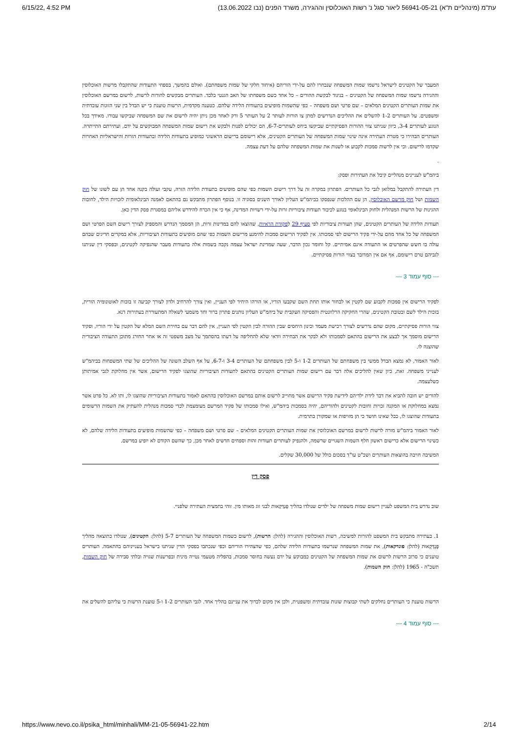6/15/22, 4:52 PM (עת"מ (מינהליים ת"א) 56941-05-21 ליאור סגל נ' רשות האוכלוסין וההגירה, משרד הפנים (נבו 13.06.2022
המעבר של הקטינים לישראל נרשמו שמות המשפחה שנבחרו להם על-ידי הוריהם (איחוד חלקי של שמות משפחתם). ואולם בהמשך, בספחי התעודות שהתקבלו מרשות האוכלוסין וההגירה נרשמו שמות המשפחה של הקטינים – בניגוד לבקשת ההורים – כל אחד כשם משפחתו של האב הגנטי בלבד. העותרים מבקשים להורות לרשות, לרשום במרשם האוכלוסין את שמות העותרים הקטינים המלאים – שם פרטי ושם משפחה – כפי שהשמות מופיעים בתעודות הלידה שלהם. כטענה מקדמית, הרשות טוענת כי יש הבדל בין שני הזוגות עובדתית ומשפטים. על העותרים 1-2 להשלים את ההליכים הנדרשים למתן צו הורות לעותר 2 על העותר 5 ורק לאחר מכן ניתן יהיה לרשום את שם המשפחה שביקשו עבורו. מאידך בכל הנוגע לעותרים 3-4, כיוון שניתנו צווי ההורות הפסיקתיים שביקשו ביחס לעותרים-6-7, הם יכולים לפנות ולבקש את רישום שמות המשפחה המבוקשים על ידם, ועתירתם התייתרה. העותרים הבהירו כי מטרת העתירה אינה שינוי שמות המשפחה של העותרים הקטינים, אלא רישומם ברישום הראשוני כמופיע בתעודות הלידה ובתעודות הזרות והישראליות האחרות שקדמו לרישום. וכי אין לרשות סמכות לקבוע או לשנות את שמות המשפחה שלהם על דעת עצמה.
.
ביהמ"ש לעניינים מנהליים קיבל את העתירות ופסק:
דין העתירה להתקבל במלואן לגבי כל העותרים. הפתרון במקרה זה על דרך רישום השמות כפי שהם מופיעים בתעודת הלידה הזרה, עקבי ועולה בקנה אחד הן עם לשונו של חוק השמות ושל חוק מרשם האוכלוסין, הן עם ההלכות שנפסקו בביהמ"ש העליון לאורך השנים בסוגיה זו. בנוסף הפתרון מתבקש גם בהתאם לאמנה הבינלאומית לזכויות הילד, לחובות ההגינות של הרשות המנהלית ולחוק הבינלאומי בנוגע לכיבוד תעודות ציבוריות זרות על-ידי רשויות המדינה, אף כי אין הכרח להידרש אליהם במסגרת פסק הדין כאן.
תעודות הלידה של העותרים הקטינים, שהן תעודות ציבוריות לפי סעיף 29 לפקודת הראיות, שהוצאו להם במדינות זרות, הן המסמך הנדרש והמספיק לצורך רישום השם הפרטי ושם המשפחה של כל אחד מהם על-ידי פקיד הרישום לפי סמכותו. אין לפקיד הרישום סמכות להימנע מרישום השמות כפי שהם מופיעים בתעודות הציבוריות, אלא במקרים חריגים שבהם עולה בו חשש שהפרטים או התעודה אינם אמיתיים. קל וחומר נכון הדבר, שעה שמדינת ישראל עצמה נקבה בשמות אלה בתעודות מעבר שהנפיקה לקטינים, ובפסקי דין שניתנו לגביהם טרם רישומם, אף אם אין המדובר בצווי הורות פסיקתיים.
--- סוף עמוד 3 ---
לפקיד הרישום אין סמכות לקבוע שם לקטין או לבחור אותו תחת השם שקבעו הוריו, או הורהו היחיד לפי העניין, ואין צורך להרחיב ולדון לצורך קביעה זו בזכות לאוטונומיה הורית, בזכות הילד לשם ובטובת הקטינים, שהרי החקיקה הרלוונטית והפסיקה העקבית של ביהמ"ש העליון נותנים פתרון ברור וחד משמעי לשאלה המתעוררת בעתירות דנא.
צווי הורות פסיקתיים, מקום שהם נדרשים לצורך רכישת מעמד וכינון היחסים שבין ההורה לבין הקטין לפי העניין, אין להם דבר עם בחירת השם המלא של הקטין על ידי הוריו, ופקיד הרישום מוסמך אך לבצע את הרישום בהתאם לסמכותו ולא לבקר את הבחירה וודאי שלא להחליפה על דעתו בהסתמך על מצב משפטי זה או אחר החורג מתוכן התעודה הציבורית שהוצגה לו.
לאור האמור, לא נמצא הבדל ממשי בין משפחתם של העותרים 1-2 ו-5 לבין משפחתם של העותרים 3-4 ו-6-7, על אף השלב השונה של ההליכים של שתי המשפחות בביהמ"ש לענייני משפחה. זאת, כיון שאין להליכים אלה דבר עם רישום שמות העותרים הקטינים בהתאם לתעודות הציבוריות שהוצגו לפקיד הרישום, אשר אין מחלוקת לגבי אמיתותן כשלעצמה.
להורים יש חובה להביא את דבר לידת ילדיהם לידיעת פקיד הרישום אשר מחוייב לרשום אותם במרשם האוכלוסין בהתאם לאמור בתעודות הציבוריות שהוצגו לו, ותו לא. כל פרט אשר נמצא במחלוקת או המקנה זכויות וחובות לקטינים ולהוריהם, יהיה בסמכות ביהמ"ש, ואילו סמכותו של פקיד המרשם מצומצמת לכדי סמכות מנהלית להעתיק את השמות הרשומים בתעודות שהוצגו לו, ככל שאינו חושד כי הן מזויפות או שמקורן בתרמית.
לאור האמור ביהמ"ש מורה לרשות לרשום במרשם האוכלוסין את שמות העותרים הקטינים המלאים – שם פרטי ושם משפחה – כפי שהשמות מופיעים בתעודות הלידה שלהם, לא כשינוי הרישום אלא כרישום ראשון חלף השמות השגויים שרשמה, ולהנפיק לעותרים תעודות זהות וספחים חדשים לאחר מכן, כך שהשם הקודם לא יופיע במרשם.
המשיבה חויבה בהוצאות העותרים ושכ"ט עו"ד בסכום כולל של 30,000 שקלים.
פסק דין
שוב נדרש בית המשפט לעניין רישום שמות משפחה של ילדים שנולדו בהליך פֻּנְדְּקָאוּת לבני זוג מאותו מין. זוהי בתמצית העתירה שלפניי.
1. בעתירה מתבקש בית המשפט להורות למשיבה, רשות האוכלוסין וההגירה (להלן: הרשות), לרשום כשמות המשפחה של העותרים 5-7 (להלן: הקטינים), שנולדו כתוצאה מהליך פֻּנְדְּקָאוּת (להלן: פונדקאות), את שמות המשפחה שנרשמו בתעודות הלידה שלהם, כפי שהצהירו הוריהם וכפי שנכתבו בפסקי הדין שניתנו בישראל בענייניהם בהתאמה. העותרים טוענים כי סרוב הרשות לרשום את שמות המשפחה של הקטינים כמבוקש על ידם נעשה בחוסר סמכות, בהפליה מטעמי נטייה מינית ובפרשנות שגויה ובלתי סבירה של חוק השמות, תשכ"ה - 1965 (להלן: חוק השמות).
הרשות טוענת כי העותרים נחלקים לשתי קבוצות שונות עובדתית ומשפטית, ולכן אין מקום לכרוך את עניינם בהליך אחד. לגבי העותרים 1-2 ו-5 טוענת הרשות כי עליהם להשלים את
--- סוף עמוד 4 ---
https://www.nevo.co.il/psika_html/minhali/MM-21-05-56941-22.htm 2/14